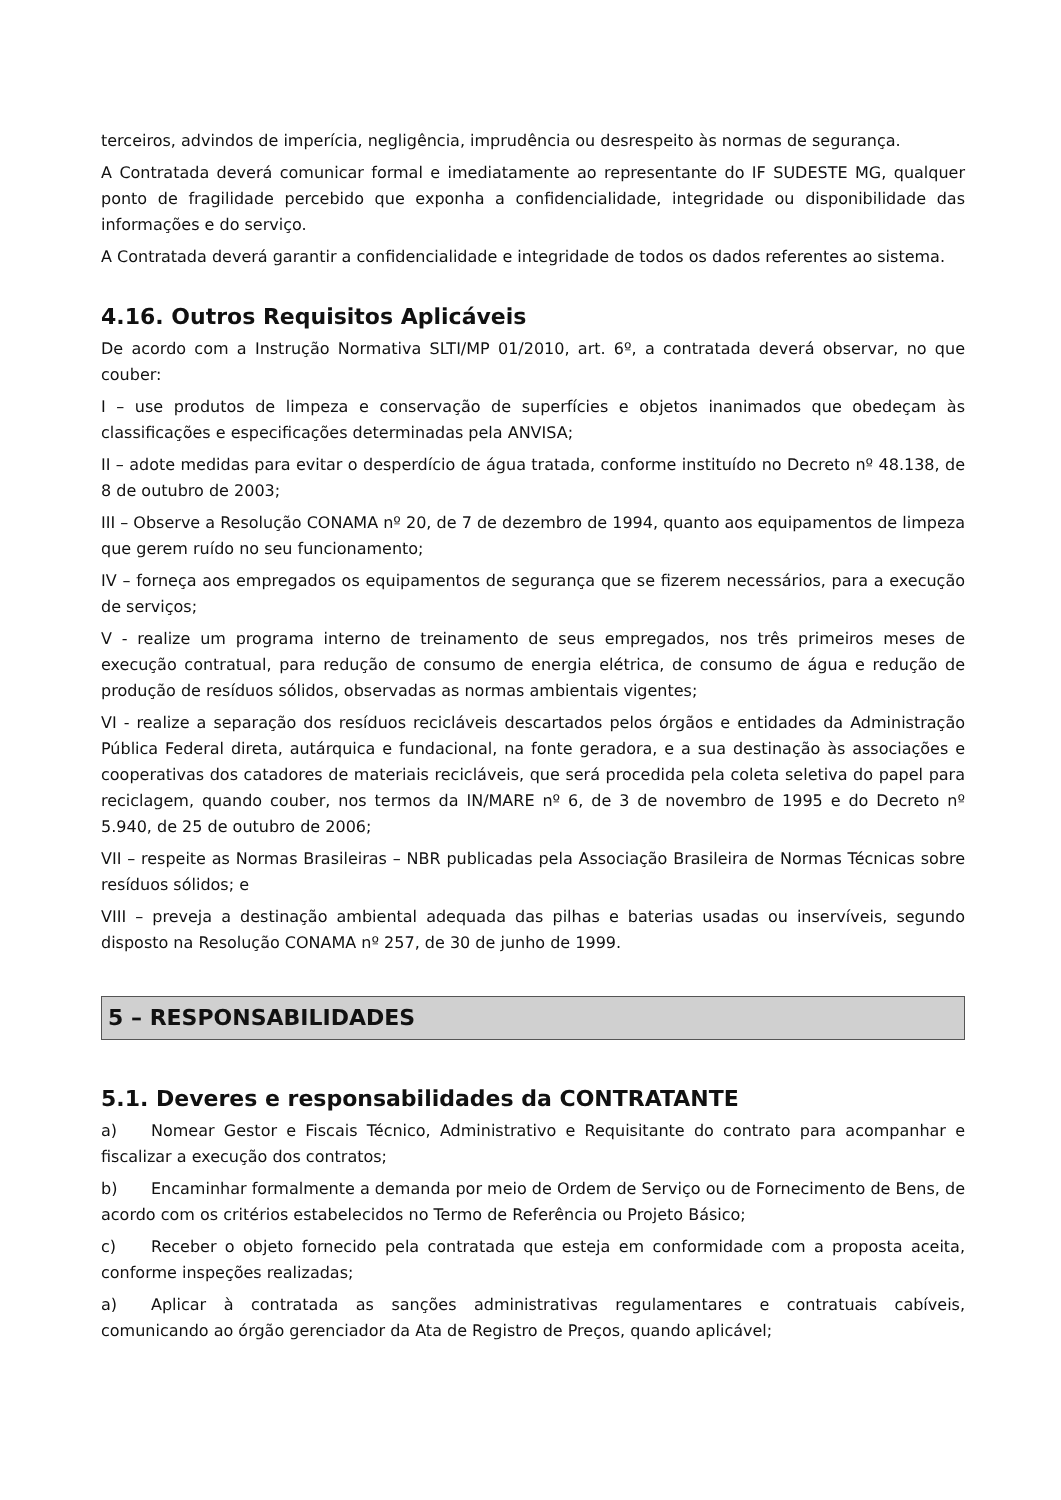terceiros, advindos de imperícia, negligência, imprudência ou desrespeito às normas de segurança.
A Contratada deverá comunicar formal e imediatamente ao representante do IF SUDESTE MG, qualquer ponto de fragilidade percebido que exponha a confidencialidade, integridade ou disponibilidade das informações e do serviço.
A Contratada deverá garantir a confidencialidade e integridade de todos os dados referentes ao sistema.
4.16. Outros Requisitos Aplicáveis
De acordo com a Instrução Normativa SLTI/MP 01/2010, art. 6º, a contratada deverá observar, no que couber:
I – use produtos de limpeza e conservação de superfícies e objetos inanimados que obedeçam às classificações e especificações determinadas pela ANVISA;
II – adote medidas para evitar o desperdício de água tratada, conforme instituído no Decreto nº 48.138, de 8 de outubro de 2003;
III – Observe a Resolução CONAMA nº 20, de 7 de dezembro de 1994, quanto aos equipamentos de limpeza que gerem ruído no seu funcionamento;
IV – forneça aos empregados os equipamentos de segurança que se fizerem necessários, para a execução de serviços;
V - realize um programa interno de treinamento de seus empregados, nos três primeiros meses de execução contratual, para redução de consumo de energia elétrica, de consumo de água e redução de produção de resíduos sólidos, observadas as normas ambientais vigentes;
VI - realize a separação dos resíduos recicláveis descartados pelos órgãos e entidades da Administração Pública Federal direta, autárquica e fundacional, na fonte geradora, e a sua destinação às associações e cooperativas dos catadores de materiais recicláveis, que será procedida pela coleta seletiva do papel para reciclagem, quando couber, nos termos da IN/MARE nº 6, de 3 de novembro de 1995 e do Decreto nº 5.940, de 25 de outubro de 2006;
VII – respeite as Normas Brasileiras – NBR publicadas pela Associação Brasileira de Normas Técnicas sobre resíduos sólidos; e
VIII – preveja a destinação ambiental adequada das pilhas e baterias usadas ou inservíveis, segundo disposto na Resolução CONAMA nº 257, de 30 de junho de 1999.
5 – RESPONSABILIDADES
5.1. Deveres e responsabilidades da CONTRATANTE
a) Nomear Gestor e Fiscais Técnico, Administrativo e Requisitante do contrato para acompanhar e fiscalizar a execução dos contratos;
b) Encaminhar formalmente a demanda por meio de Ordem de Serviço ou de Fornecimento de Bens, de acordo com os critérios estabelecidos no Termo de Referência ou Projeto Básico;
c) Receber o objeto fornecido pela contratada que esteja em conformidade com a proposta aceita, conforme inspeções realizadas;
a) Aplicar à contratada as sanções administrativas regulamentares e contratuais cabíveis, comunicando ao órgão gerenciador da Ata de Registro de Preços, quando aplicável;